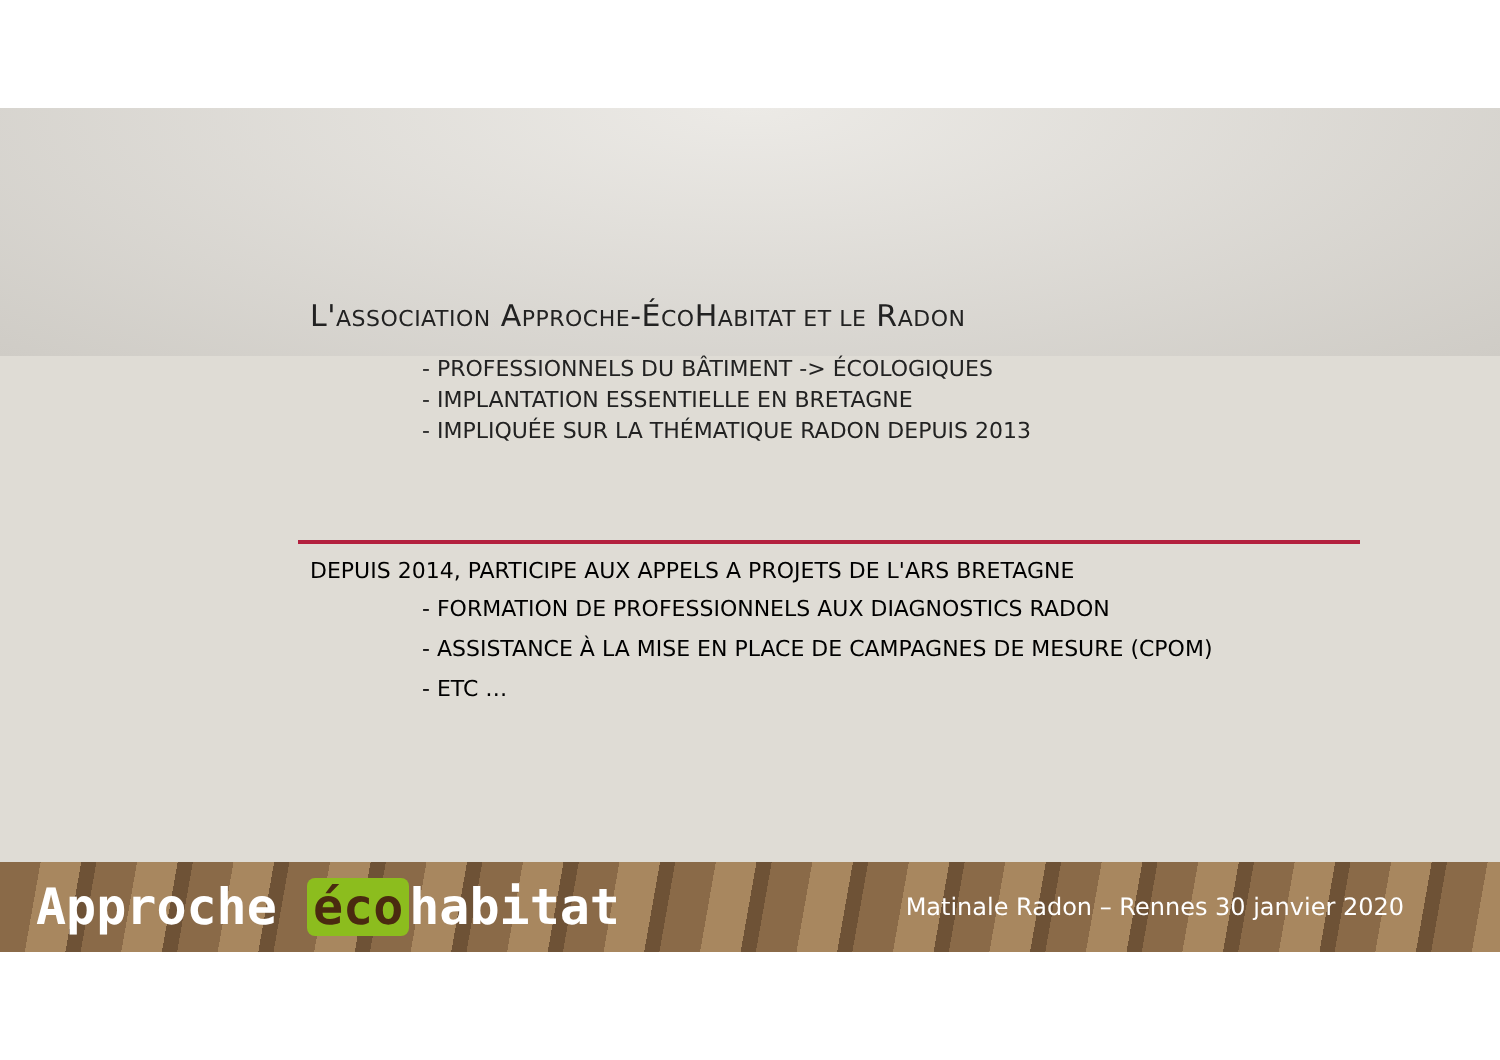L'ASSOCIATION APPROCHE-ÉCOHABITAT ET LE RADON
- PROFESSIONNELS DU BÂTIMENT -> ÉCOLOGIQUES
- IMPLANTATION ESSENTIELLE EN BRETAGNE
- IMPLIQUÉE SUR LA THÉMATIQUE RADON DEPUIS 2013
DEPUIS 2014, PARTICIPE AUX APPELS A PROJETS DE L'ARS BRETAGNE
- FORMATION DE PROFESSIONNELS AUX DIAGNOSTICS RADON
- ASSISTANCE À LA MISE EN PLACE DE CAMPAGNES DE MESURE (CPOM)
- ETC …
Approche éco habitat
Matinale Radon – Rennes 30 janvier 2020